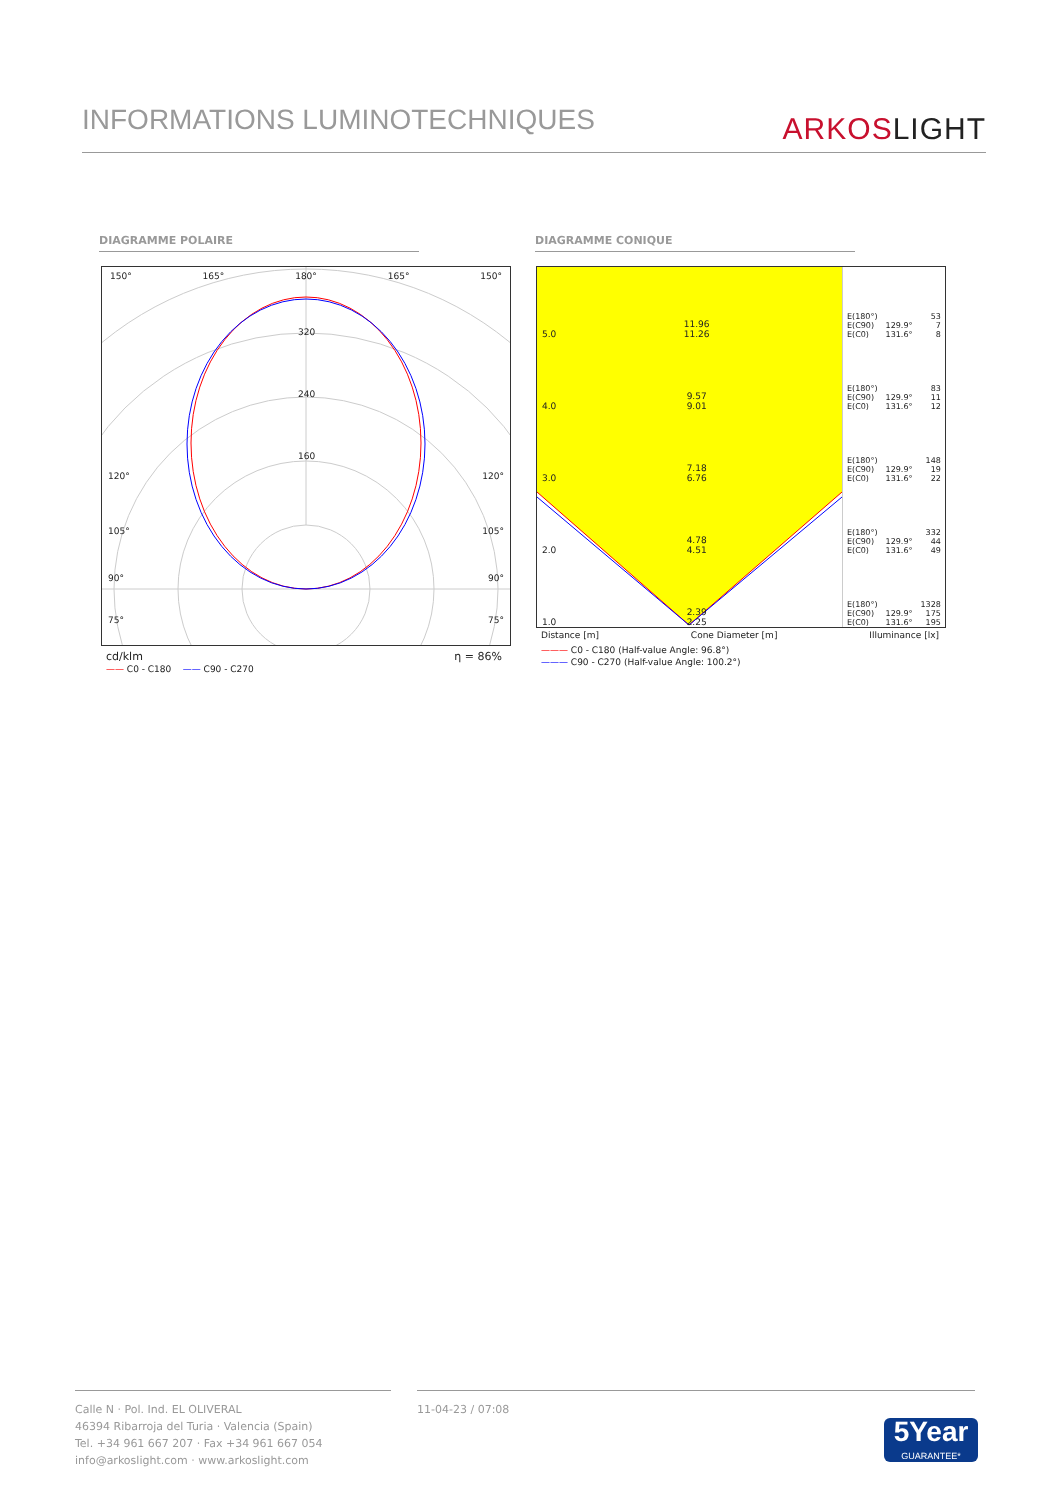INFORMATIONS LUMINOTECHNIQUES
ARKOSLIGHT
DIAGRAMME POLAIRE DIAGRAMME CONIQUE
150° 165° 180° 165° 150°
320
240
160
120° 120°
105° 105°
90° 90°
75° 75°
cd/klm η = 86%
—— C0 - C180 —— C90 - C270
5.0 11.96
11.26
4.0 9.57
9.01
3.0 7.18
6.76
2.0 4.78
4.51
1.0 2.39
2.25
| E(180°) E(C90) E(C0) | 129.9° 131.6° | 53 7 8 |
| E(180°) E(C90) E(C0) | 129.9° 131.6° | 83 11 12 |
| E(180°) E(C90) E(C0) | 129.9° 131.6° | 148 19 22 |
| E(180°) E(C90) E(C0) | 129.9° 131.6° | 332 44 49 |
| E(180°) E(C90) E(C0) | 129.9° 131.6° | 1328 175 195 |
Distance [m] Cone Diameter [m] Illuminance [lx]
——— C0 - C180 (Half-value Angle: 96.8°)
——— C90 - C270 (Half-value Angle: 100.2°)
Calle N · Pol. Ind. EL OLIVERAL
46394 Ribarroja del Turia · Valencia (Spain)
Tel. +34 961 667 207 · Fax +34 961 667 054
info@arkoslight.com · www.arkoslight.com
11-04-23 / 07:08
5Year
GUARANTEE*